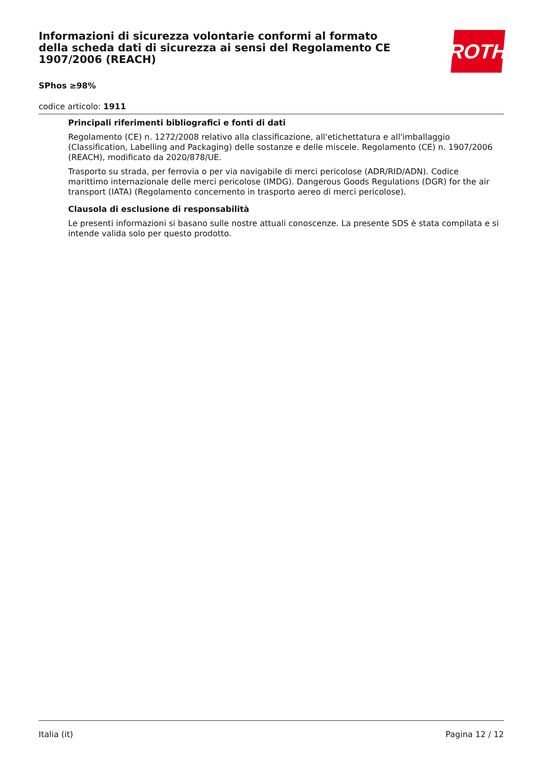Informazioni di sicurezza volontarie conformi al formato della scheda dati di sicurezza ai sensi del Regolamento CE 1907/2006 (REACH)
SPhos ≥98%
codice articolo: 1911
ROTH
Principali riferimenti bibliografici e fonti di dati
Regolamento (CE) n. 1272/2008 relativo alla classificazione, all'etichettatura e all'imballaggio (Classification, Labelling and Packaging) delle sostanze e delle miscele. Regolamento (CE) n. 1907/2006 (REACH), modificato da 2020/878/UE.
Trasporto su strada, per ferrovia o per via navigabile di merci pericolose (ADR/RID/ADN). Codice marittimo internazionale delle merci pericolose (IMDG). Dangerous Goods Regulations (DGR) for the air transport (IATA) (Regolamento concernento in trasporto aereo di merci pericolose).
Clausola di esclusione di responsabilità
Le presenti informazioni si basano sulle nostre attuali conoscenze. La presente SDS è stata compilata e si intende valida solo per questo prodotto.
Italia (it) Pagina 12 / 12